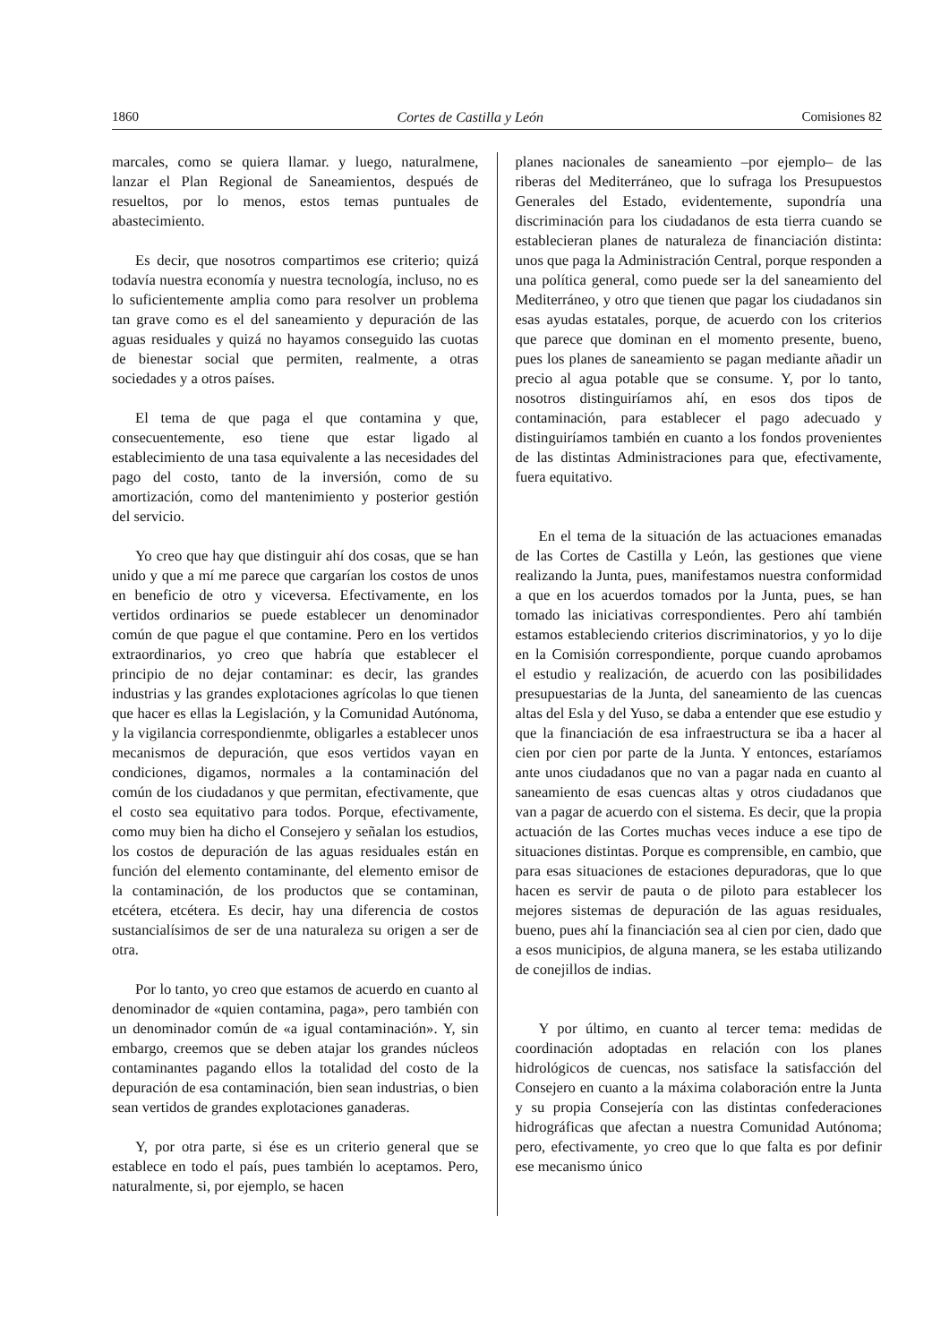1860 Cortes de Castilla y León Comisiones 82
marcales, como se quiera llamar. y luego, naturalmene, lanzar el Plan Regional de Saneamientos, después de resueltos, por lo menos, estos temas puntuales de abastecimiento.
Es decir, que nosotros compartimos ese criterio; quizá todavía nuestra economía y nuestra tecnología, incluso, no es lo suficientemente amplia como para resolver un problema tan grave como es el del saneamiento y depuración de las aguas residuales y quizá no hayamos conseguido las cuotas de bienestar social que permiten, realmente, a otras sociedades y a otros países.
El tema de que paga el que contamina y que, consecuentemente, eso tiene que estar ligado al establecimiento de una tasa equivalente a las necesidades del pago del costo, tanto de la inversión, como de su amortización, como del mantenimiento y posterior gestión del servicio.
Yo creo que hay que distinguir ahí dos cosas, que se han unido y que a mí me parece que cargarían los costos de unos en beneficio de otro y viceversa. Efectivamente, en los vertidos ordinarios se puede establecer un denominador común de que pague el que contamine. Pero en los vertidos extraordinarios, yo creo que habría que establecer el principio de no dejar contaminar: es decir, las grandes industrias y las grandes explotaciones agrícolas lo que tienen que hacer es ellas la Legislación, y la Comunidad Autónoma, y la vigilancia correspondienmte, obligarles a establecer unos mecanismos de depuración, que esos vertidos vayan en condiciones, digamos, normales a la contaminación del común de los ciudadanos y que permitan, efectivamente, que el costo sea equitativo para todos. Porque, efectivamente, como muy bien ha dicho el Consejero y señalan los estudios, los costos de depuración de las aguas residuales están en función del elemento contaminante, del elemento emisor de la contaminación, de los productos que se contaminan, etcétera, etcétera. Es decir, hay una diferencia de costos sustancialísimos de ser de una naturaleza su origen a ser de otra.
Por lo tanto, yo creo que estamos de acuerdo en cuanto al denominador de «quien contamina, paga», pero también con un denominador común de «a igual contaminación». Y, sin embargo, creemos que se deben atajar los grandes núcleos contaminantes pagando ellos la totalidad del costo de la depuración de esa contaminación, bien sean industrias, o bien sean vertidos de grandes explotaciones ganaderas.
Y, por otra parte, si ése es un criterio general que se establece en todo el país, pues también lo aceptamos. Pero, naturalmente, si, por ejemplo, se hacen
planes nacionales de saneamiento –por ejemplo– de las riberas del Mediterráneo, que lo sufraga los Presupuestos Generales del Estado, evidentemente, supondría una discriminación para los ciudadanos de esta tierra cuando se establecieran planes de naturaleza de financiación distinta: unos que paga la Administración Central, porque responden a una política general, como puede ser la del saneamiento del Mediterráneo, y otro que tienen que pagar los ciudadanos sin esas ayudas estatales, porque, de acuerdo con los criterios que parece que dominan en el momento presente, bueno, pues los planes de saneamiento se pagan mediante añadir un precio al agua potable que se consume. Y, por lo tanto, nosotros distinguiríamos ahí, en esos dos tipos de contaminación, para establecer el pago adecuado y distinguiríamos también en cuanto a los fondos provenientes de las distintas Administraciones para que, efectivamente, fuera equitativo.
En el tema de la situación de las actuaciones emanadas de las Cortes de Castilla y León, las gestiones que viene realizando la Junta, pues, manifestamos nuestra conformidad a que en los acuerdos tomados por la Junta, pues, se han tomado las iniciativas correspondientes. Pero ahí también estamos estableciendo criterios discriminatorios, y yo lo dije en la Comisión correspondiente, porque cuando aprobamos el estudio y realización, de acuerdo con las posibilidades presupuestarias de la Junta, del saneamiento de las cuencas altas del Esla y del Yuso, se daba a entender que ese estudio y que la financiación de esa infraestructura se iba a hacer al cien por cien por parte de la Junta. Y entonces, estaríamos ante unos ciudadanos que no van a pagar nada en cuanto al saneamiento de esas cuencas altas y otros ciudadanos que van a pagar de acuerdo con el sistema. Es decir, que la propia actuación de las Cortes muchas veces induce a ese tipo de situaciones distintas. Porque es comprensible, en cambio, que para esas situaciones de estaciones depuradoras, que lo que hacen es servir de pauta o de piloto para establecer los mejores sistemas de depuración de las aguas residuales, bueno, pues ahí la financiación sea al cien por cien, dado que a esos municipios, de alguna manera, se les estaba utilizando de conejillos de indias.
Y por último, en cuanto al tercer tema: medidas de coordinación adoptadas en relación con los planes hidrológicos de cuencas, nos satisface la satisfacción del Consejero en cuanto a la máxima colaboración entre la Junta y su propia Consejería con las distintas confederaciones hidrográficas que afectan a nuestra Comunidad Autónoma; pero, efectivamente, yo creo que lo que falta es por definir ese mecanismo único